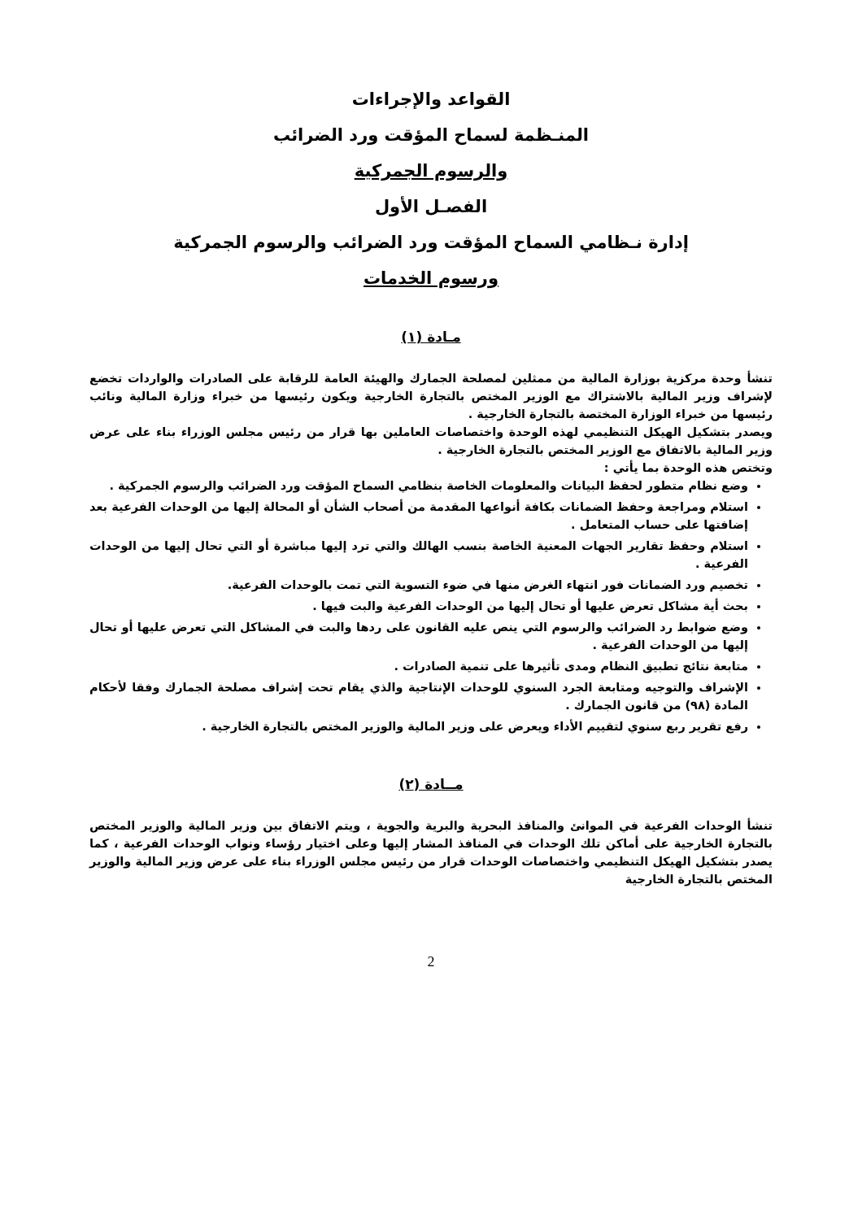القواعد والإجراءات
المنـظمة لسماح المؤقت ورد الضرائب
والرسوم الجمركية
الفصـل الأول
إدارة نـظامي السماح المؤقت ورد الضرائب والرسوم الجمركية
ورسوم الخدمات
مـادة (١)
تنشأ وحدة مركزية بوزارة المالية من ممثلين لمصلحة الجمارك والهيئة العامة للرقابة على الصادرات والواردات تخضع لإشراف وزير المالية بالاشتراك مع الوزير المختص بالتجارة الخارجية ويكون رئيسها من خبراء وزارة المالية ونائب رئيسها من خبراء الوزارة المختصة بالتجارة الخارجية .
ويصدر بتشكيل الهيكل التنظيمي لهذه الوحدة واختصاصات العاملين بها قرار من رئيس مجلس الوزراء بناء على عرض وزير المالية بالاتفاق مع الوزير المختص بالتجارة الخارجية .
وتختص هذه الوحدة بما يأتي :
وضع نظام متطور لحفظ البيانات والمعلومات الخاصة بنظامي السماح المؤقت ورد الضرائب والرسوم الجمركية .
استلام ومراجعة وحفظ الضمانات بكافة أنواعها المقدمة من أصحاب الشأن أو المحالة إليها من الوحدات الفرعية بعد إضافتها على حساب المتعامل .
استلام وحفظ تقارير الجهات المعنية الخاصة بنسب الهالك والتي ترد إليها مباشرة أو التي تحال إليها من الوحدات الفرعية .
تخصيم ورد الضمانات فور انتهاء الغرض منها في ضوء التسوية التي تمت بالوحدات الفرعية.
بحث أية مشاكل تعرض عليها أو تحال إليها من الوحدات الفرعية والبت فيها .
وضع ضوابط رد الضرائب والرسوم التي ينص عليه القانون على ردها والبت في المشاكل التي تعرض عليها أو تحال إليها من الوحدات الفرعية .
متابعة نتائج تطبيق النظام ومدى تأثيرها على تنمية الصادرات .
الإشراف والتوجيه ومتابعة الجرد السنوي للوحدات الإنتاجية والذي يقام تحت إشراف مصلحة الجمارك وفقا لأحكام المادة (٩٨) من قانون الجمارك .
رفع تقرير ربع سنوي لتقييم الأداء ويعرض على وزير المالية والوزير المختص بالتجارة الخارجية .
مــادة (٢)
تنشأ الوحدات الفرعية في الموانئ والمنافذ البحرية والبرية والجوية ، ويتم الاتفاق بين وزير المالية والوزير المختص بالتجارة الخارجية على أماكن تلك الوحدات في المنافذ المشار إليها وعلى اختيار رؤساء ونواب الوحدات الفرعية ، كما يصدر بتشكيل الهيكل التنظيمي واختصاصات الوحدات قرار من رئيس مجلس الوزراء بناء على عرض وزير المالية والوزير المختص بالتجارة الخارجية
2